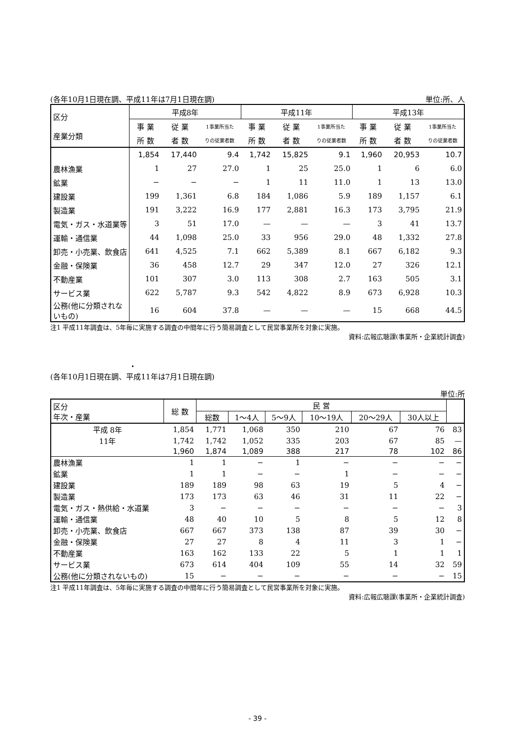(各年10月1日現在調、平成11年は7月1日現在調) 単位:所、人
| 区分 産業分類 | 平成8年 | | | 平成11年 | | | 平成13年 | | |
| --- | --- | --- | --- | --- | --- | --- | --- | --- | --- |
| | 事 業 | 従 業 | 1事業所当た | 事 業 | 従 業 | 1事業所当た | 事 業 | 従 業 | 1事業所当た |
| | 所 数 | 者 数 | りの従業者数 | 所 数 | 者 数 | りの従業者数 | 所 数 | 者 数 | りの従業者数 |
| | 1,854 | 17,440 | 9.4 | 1,742 | 15,825 | 9.1 | 1,960 | 20,953 | 10.7 |
| 農林漁業 | 1 | 27 | 27.0 | 1 | 25 | 25.0 | 1 | 6 | 6.0 |
| 鉱業 | − | − | − | 1 | 11 | 11.0 | 1 | 13 | 13.0 |
| 建設業 | 199 | 1,361 | 6.8 | 184 | 1,086 | 5.9 | 189 | 1,157 | 6.1 |
| 製造業 | 191 | 3,222 | 16.9 | 177 | 2,881 | 16.3 | 173 | 3,795 | 21.9 |
| 電気・ガス・水道業等 | 3 | 51 | 17.0 | — | — | — | 3 | 41 | 13.7 |
| 運輸・通信業 | 44 | 1,098 | 25.0 | 33 | 956 | 29.0 | 48 | 1,332 | 27.8 |
| 卸売・小売業、飲食店 | 641 | 4,525 | 7.1 | 662 | 5,389 | 8.1 | 667 | 6,182 | 9.3 |
| 金融・保険業 | 36 | 458 | 12.7 | 29 | 347 | 12.0 | 27 | 326 | 12.1 |
| 不動産業 | 101 | 307 | 3.0 | 113 | 308 | 2.7 | 163 | 505 | 3.1 |
| サービス業 | 622 | 5,787 | 9.3 | 542 | 4,822 | 8.9 | 673 | 6,928 | 10.3 |
| 公務(他に分類されないもの) | 16 | 604 | 37.8 | — | — | — | 15 | 668 | 44.5 |
注1 平成11年調査は、5年毎に実施する調査の中間年に行う簡易調査として民営事業所を対象に実施。
資料:広報広聴課(事業所・企業統計調査)
・
(各年10月1日現在調、平成11年は7月1日現在調)
単位:所
| 区分 年次・産業 | 総 数 | 民 営 | | | | | | |
| --- | --- | --- | --- | --- | --- | --- | --- | --- |
| | | 総数 | 1〜4人 | 5〜9人 | 10〜19人 | 20〜29人 | 30人以上 | |
| 平成 8年 | 1,854 | 1,771 | 1,068 | 350 | 210 | 67 | 76 | 83 |
| 11年 | 1,742 | 1,742 | 1,052 | 335 | 203 | 67 | 85 | — |
| | 1,960 | 1,874 | 1,089 | 388 | 217 | 78 | 102 | 86 |
| 農林漁業 | 1 | 1 | − | 1 | − | − | − | − |
| 鉱業 | 1 | 1 | − | − | 1 | − | − | − |
| 建設業 | 189 | 189 | 98 | 63 | 19 | 5 | 4 | − |
| 製造業 | 173 | 173 | 63 | 46 | 31 | 11 | 22 | − |
| 電気・ガス・熱供給・水道業 | 3 | − | − | − | − | − | − | 3 |
| 運輸・通信業 | 48 | 40 | 10 | 5 | 8 | 5 | 12 | 8 |
| 卸売・小売業、飲食店 | 667 | 667 | 373 | 138 | 87 | 39 | 30 | − |
| 金融・保険業 | 27 | 27 | 8 | 4 | 11 | 3 | 1 | − |
| 不動産業 | 163 | 162 | 133 | 22 | 5 | 1 | 1 | 1 |
| サービス業 | 673 | 614 | 404 | 109 | 55 | 14 | 32 | 59 |
| 公務(他に分類されないもの) | 15 | − | − | − | − | − | − | 15 |
注1 平成11年調査は、5年毎に実施する調査の中間年に行う簡易調査として民営事業所を対象に実施。
資料:広報広聴課(事業所・企業統計調査)
- 39 -